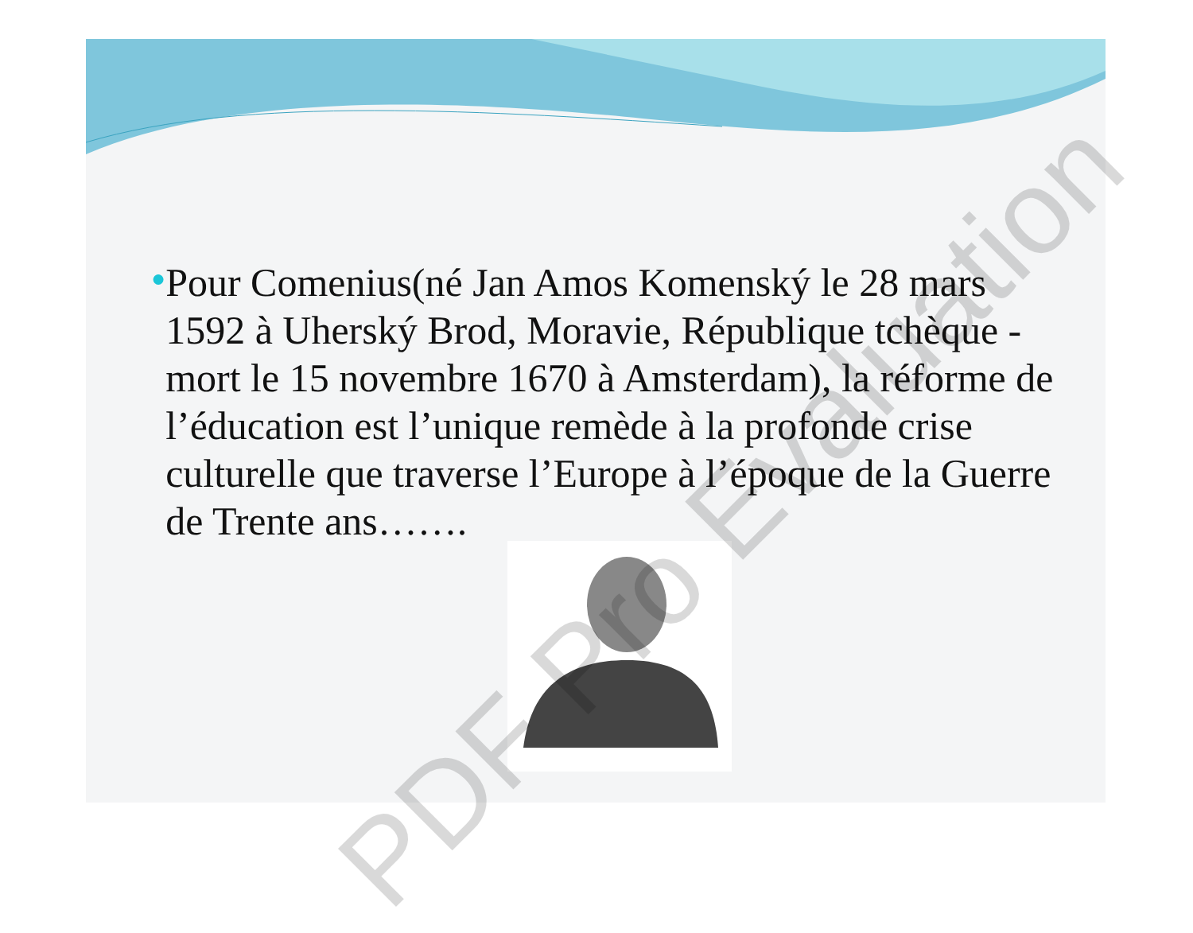●
Pour Comenius(né Jan Amos Komenský le 28 mars 1592 à Uherský Brod, Moravie, République tchèque - mort le 15 novembre 1670 à Amsterdam), la réforme de l’éducation est l’unique remède à la profonde crise culturelle que traverse l’Europe à l’époque de la Guerre de Trente ans…….
PDF Pro Evaluation